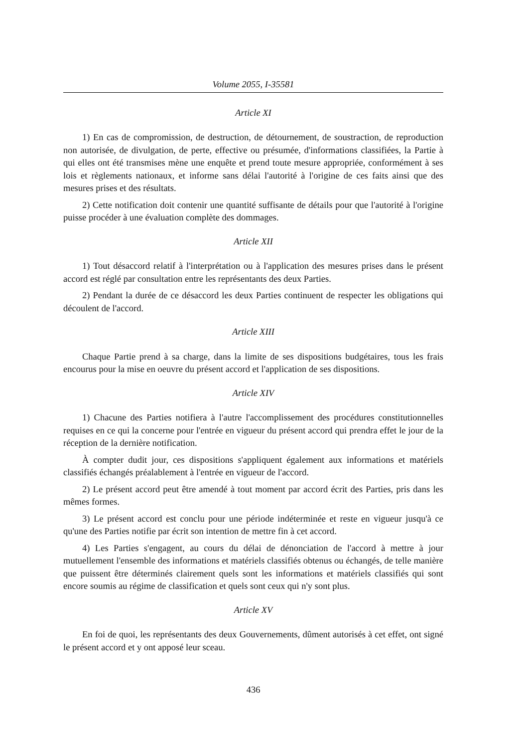Volume 2055, I-35581
Article XI
1) En cas de compromission, de destruction, de détournement, de soustraction, de reproduction non autorisée, de divulgation, de perte, effective ou présumée, d'informations classifiées, la Partie à qui elles ont été transmises mène une enquête et prend toute mesure appropriée, conformément à ses lois et règlements nationaux, et informe sans délai l'autorité à l'origine de ces faits ainsi que des mesures prises et des résultats.
2) Cette notification doit contenir une quantité suffisante de détails pour que l'autorité à l'origine puisse procéder à une évaluation complète des dommages.
Article XII
1) Tout désaccord relatif à l'interprétation ou à l'application des mesures prises dans le présent accord est réglé par consultation entre les représentants des deux Parties.
2) Pendant la durée de ce désaccord les deux Parties continuent de respecter les obligations qui découlent de l'accord.
Article XIII
Chaque Partie prend à sa charge, dans la limite de ses dispositions budgétaires, tous les frais encourus pour la mise en oeuvre du présent accord et l'application de ses dispositions.
Article XIV
1) Chacune des Parties notifiera à l'autre l'accomplissement des procédures constitutionnelles requises en ce qui la concerne pour l'entrée en vigueur du présent accord qui prendra effet le jour de la réception de la dernière notification.
À compter dudit jour, ces dispositions s'appliquent également aux informations et matériels classifiés échangés préalablement à l'entrée en vigueur de l'accord.
2) Le présent accord peut être amendé à tout moment par accord écrit des Parties, pris dans les mêmes formes.
3) Le présent accord est conclu pour une période indéterminée et reste en vigueur jusqu'à ce qu'une des Parties notifie par écrit son intention de mettre fin à cet accord.
4) Les Parties s'engagent, au cours du délai de dénonciation de l'accord à mettre à jour mutuellement l'ensemble des informations et matériels classifiés obtenus ou échangés, de telle manière que puissent être déterminés clairement quels sont les informations et matériels classifiés qui sont encore soumis au régime de classification et quels sont ceux qui n'y sont plus.
Article XV
En foi de quoi, les représentants des deux Gouvernements, dûment autorisés à cet effet, ont signé le présent accord et y ont apposé leur sceau.
436